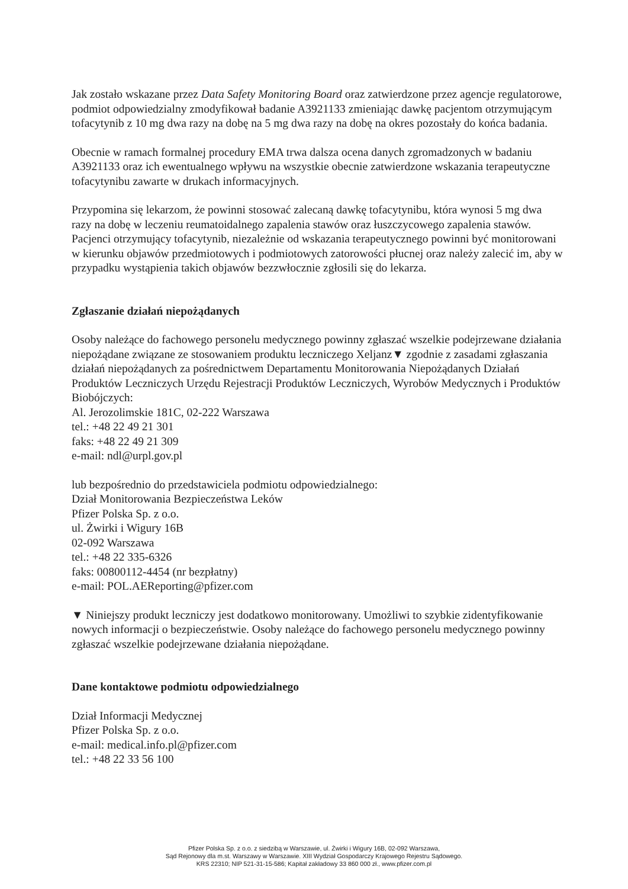Jak zostało wskazane przez Data Safety Monitoring Board oraz zatwierdzone przez agencje regulatorowe, podmiot odpowiedzialny zmodyfikował badanie A3921133 zmieniając dawkę pacjentom otrzymującym tofacytynib z 10 mg dwa razy na dobę na 5 mg dwa razy na dobę na okres pozostały do końca badania.
Obecnie w ramach formalnej procedury EMA trwa dalsza ocena danych zgromadzonych w badaniu A3921133 oraz ich ewentualnego wpływu na wszystkie obecnie zatwierdzone wskazania terapeutyczne tofacytynibu zawarte w drukach informacyjnych.
Przypomina się lekarzom, że powinni stosować zalecaną dawkę tofacytynibu, która wynosi 5 mg dwa razy na dobę w leczeniu reumatoidalnego zapalenia stawów oraz łuszczycowego zapalenia stawów. Pacjenci otrzymujący tofacytynib, niezależnie od wskazania terapeutycznego powinni być monitorowani w kierunku objawów przedmiotowych i podmiotowych zatorowości płucnej oraz należy zalecić im, aby w przypadku wystąpienia takich objawów bezzwłocznie zgłosili się do lekarza.
Zgłaszanie działań niepożądanych
Osoby należące do fachowego personelu medycznego powinny zgłaszać wszelkie podejrzewane działania niepożądane związane ze stosowaniem produktu leczniczego Xeljanz▼ zgodnie z zasadami zgłaszania działań niepożądanych za pośrednictwem Departamentu Monitorowania Niepożądanych Działań Produktów Leczniczych Urzędu Rejestracji Produktów Leczniczych, Wyrobów Medycznych i Produktów Biobójczych:
Al. Jerozolimskie 181C, 02-222 Warszawa
tel.: +48 22 49 21 301
faks: +48 22 49 21 309
e-mail: ndl@urpl.gov.pl
lub bezpośrednio do przedstawiciela podmiotu odpowiedzialnego:
Dział Monitorowania Bezpieczeństwa Leków
Pfizer Polska Sp. z o.o.
ul. Żwirki i Wigury 16B
02-092 Warszawa
tel.: +48 22 335-6326
faks: 00800112-4454 (nr bezpłatny)
e-mail: POL.AEReporting@pfizer.com
▼ Niniejszy produkt leczniczy jest dodatkowo monitorowany. Umożliwi to szybkie zidentyfikowanie nowych informacji o bezpieczeństwie. Osoby należące do fachowego personelu medycznego powinny zgłaszać wszelkie podejrzewane działania niepożądane.
Dane kontaktowe podmiotu odpowiedzialnego
Dział Informacji Medycznej
Pfizer Polska Sp. z o.o.
e-mail: medical.info.pl@pfizer.com
tel.: +48 22 33 56 100
Pfizer Polska Sp. z o.o. z siedzibą w Warszawie, ul. Żwirki i Wigury 16B, 02-092 Warszawa,
Sąd Rejonowy dla m.st. Warszawy w Warszawie. XIII Wydział Gospodarczy Krajowego Rejestru Sądowego.
KRS 22310; NIP 521-31-15-586; Kapitał zakładowy 33 860 000 zł., www.pfizer.com.pl